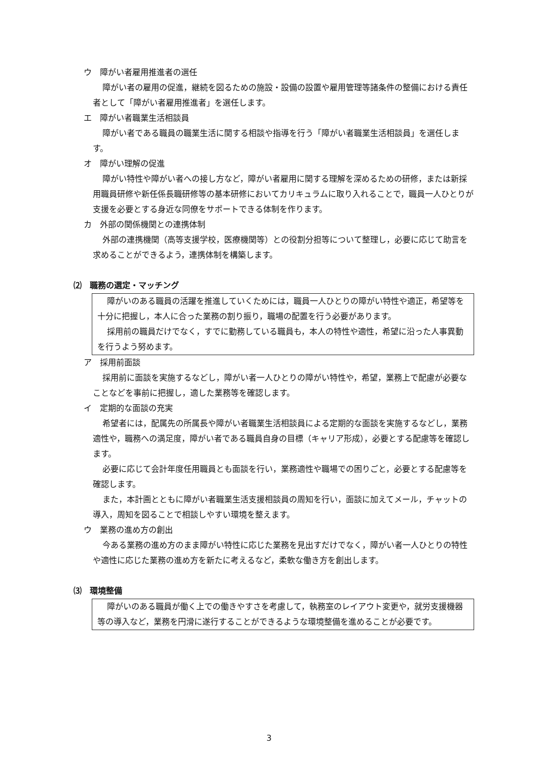ウ　障がい者雇用推進者の選任
障がい者の雇用の促進，継続を図るための施設・設備の設置や雇用管理等諸条件の整備における責任者として「障がい者雇用推進者」を選任します。
エ　障がい者職業生活相談員
障がい者である職員の職業生活に関する相談や指導を行う「障がい者職業生活相談員」を選任します。
オ　障がい理解の促進
障がい特性や障がい者への接し方など，障がい者雇用に関する理解を深めるための研修，または新採用職員研修や新任係長職研修等の基本研修においてカリキュラムに取り入れることで，職員一人ひとりが支援を必要とする身近な同僚をサポートできる体制を作ります。
カ　外部の関係機関との連携体制
外部の連携機関（高等支援学校，医療機関等）との役割分担等について整理し，必要に応じて助言を求めることができるよう，連携体制を構築します。
⑵　職務の選定・マッチング
障がいのある職員の活躍を推進していくためには，職員一人ひとりの障がい特性や適正，希望等を十分に把握し，本人に合った業務の割り振り，職場の配置を行う必要があります。
採用前の職員だけでなく，すでに勤務している職員も，本人の特性や適性，希望に沿った人事異動を行うよう努めます。
ア　採用前面談
採用前に面談を実施するなどし，障がい者一人ひとりの障がい特性や，希望，業務上で配慮が必要なことなどを事前に把握し，適した業務等を確認します。
イ　定期的な面談の充実
希望者には，配属先の所属長や障がい者職業生活相談員による定期的な面談を実施するなどし，業務適性や，職務への満足度，障がい者である職員自身の目標（キャリア形成），必要とする配慮等を確認します。
必要に応じて会計年度任用職員とも面談を行い，業務適性や職場での困りごと，必要とする配慮等を確認します。
また，本計画とともに障がい者職業生活支援相談員の周知を行い，面談に加えてメール，チャットの導入，周知を図ることで相談しやすい環境を整えます。
ウ　業務の進め方の創出
今ある業務の進め方のまま障がい特性に応じた業務を見出すだけでなく，障がい者一人ひとりの特性や適性に応じた業務の進め方を新たに考えるなど，柔軟な働き方を創出します。
⑶　環境整備
障がいのある職員が働く上での働きやすさを考慮して，執務室のレイアウト変更や，就労支援機器等の導入など，業務を円滑に遂行することができるような環境整備を進めることが必要です。
3